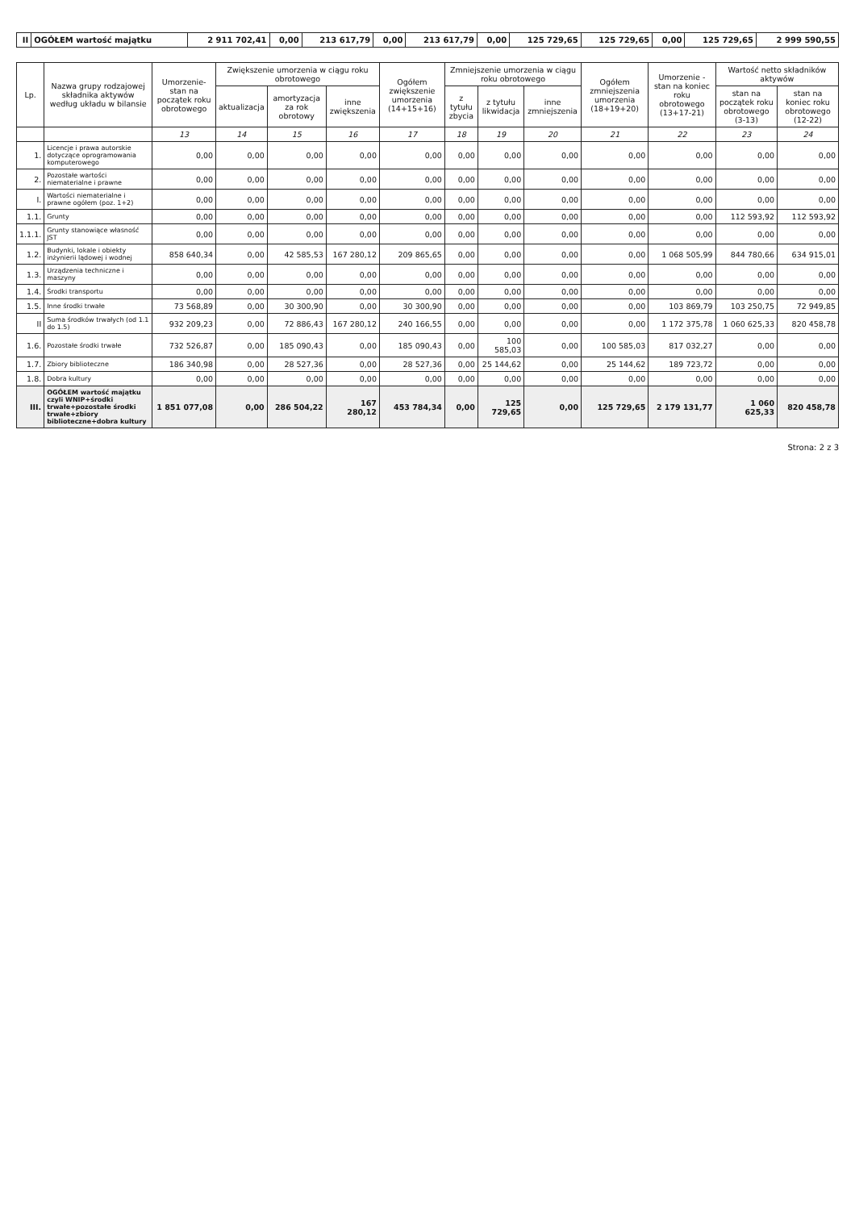| II | OGÓŁEM wartość majątku | 2 911 702,41 | 0,00 | 213 617,79 | 0,00 | 213 617,79 | 0,00 | 125 729,65 | 125 729,65 | 0,00 | 125 729,65 | 2 999 590,55 |
| Lp. | Nazwa grupy rodzajowej składnika aktywów według układu w bilansie | Umorzenie- stan na początek roku obrotowego | Zwiększenie umorzenia w ciągu roku obrotowego | | | Ogółem zwiększenie umorzenia (14+15+16) | Zmniejszenie umorzenia w ciągu roku obrotowego | | | Ogółem zmniejszenia umorzenia (18+19+20) | Umorzenie - stan na koniec roku obrotowego (13+17-21) | Wartość netto składników aktywów | |
| --- | --- | --- | --- | --- | --- | --- | --- | --- | --- | --- | --- | --- | --- |
| | | | aktualizacja | amortyzacja za rok obrotowy | inne zwiększenia | | z tytułu zbycia | z tytułu likwidacja | inne zmniejszenia | | | stan na początek roku obrotowego (3-13) | stan na koniec roku obrotowego (12-22) |
| | | 13 | 14 | 15 | 16 | 17 | 18 | 19 | 20 | 21 | 22 | 23 | 24 |
| 1. | Licencje i prawa autorskie dotyczące oprogramowania komputerowego | 0,00 | 0,00 | 0,00 | 0,00 | 0,00 | 0,00 | 0,00 | 0,00 | 0,00 | 0,00 | 0,00 | 0,00 |
| 2. | Pozostałe wartości niematerialne i prawne | 0,00 | 0,00 | 0,00 | 0,00 | 0,00 | 0,00 | 0,00 | 0,00 | 0,00 | 0,00 | 0,00 | 0,00 |
| I. | Wartości niematerialne i prawne ogółem (poz. 1+2) | 0,00 | 0,00 | 0,00 | 0,00 | 0,00 | 0,00 | 0,00 | 0,00 | 0,00 | 0,00 | 0,00 | 0,00 |
| 1.1. | Grunty | 0,00 | 0,00 | 0,00 | 0,00 | 0,00 | 0,00 | 0,00 | 0,00 | 0,00 | 0,00 | 112 593,92 | 112 593,92 |
| 1.1.1. | Grunty stanowiące własność JST | 0,00 | 0,00 | 0,00 | 0,00 | 0,00 | 0,00 | 0,00 | 0,00 | 0,00 | 0,00 | 0,00 | 0,00 |
| 1.2. | Budynki, lokale i obiekty inżynierii lądowej i wodnej | 858 640,34 | 0,00 | 42 585,53 | 167 280,12 | 209 865,65 | 0,00 | 0,00 | 0,00 | 0,00 | 1 068 505,99 | 844 780,66 | 634 915,01 |
| 1.3. | Urządzenia techniczne i maszyny | 0,00 | 0,00 | 0,00 | 0,00 | 0,00 | 0,00 | 0,00 | 0,00 | 0,00 | 0,00 | 0,00 | 0,00 |
| 1.4. | Środki transportu | 0,00 | 0,00 | 0,00 | 0,00 | 0,00 | 0,00 | 0,00 | 0,00 | 0,00 | 0,00 | 0,00 | 0,00 |
| 1.5. | Inne środki trwałe | 73 568,89 | 0,00 | 30 300,90 | 0,00 | 30 300,90 | 0,00 | 0,00 | 0,00 | 0,00 | 103 869,79 | 103 250,75 | 72 949,85 |
| II | Suma środków trwałych (od 1.1 do 1.5) | 932 209,23 | 0,00 | 72 886,43 | 167 280,12 | 240 166,55 | 0,00 | 0,00 | 0,00 | 0,00 | 1 172 375,78 | 1 060 625,33 | 820 458,78 |
| 1.6. | Pozostałe środki trwałe | 732 526,87 | 0,00 | 185 090,43 | 0,00 | 185 090,43 | 0,00 | 100 585,03 | 0,00 | 100 585,03 | 817 032,27 | 0,00 | 0,00 |
| 1.7. | Zbiory biblioteczne | 186 340,98 | 0,00 | 28 527,36 | 0,00 | 28 527,36 | 0,00 | 25 144,62 | 0,00 | 25 144,62 | 189 723,72 | 0,00 | 0,00 |
| 1.8. | Dobra kultury | 0,00 | 0,00 | 0,00 | 0,00 | 0,00 | 0,00 | 0,00 | 0,00 | 0,00 | 0,00 | 0,00 | 0,00 |
| III. | OGÓŁEM wartość majątku czyli WNIP+środki trwałe+pozostałe środki trwałe+zbiory biblioteczne+dobra kultury | 1 851 077,08 | 0,00 | 286 504,22 | 167 280,12 | 453 784,34 | 0,00 | 125 729,65 | 0,00 | 125 729,65 | 2 179 131,77 | 1 060 625,33 | 820 458,78 |
Strona: 2 z 3